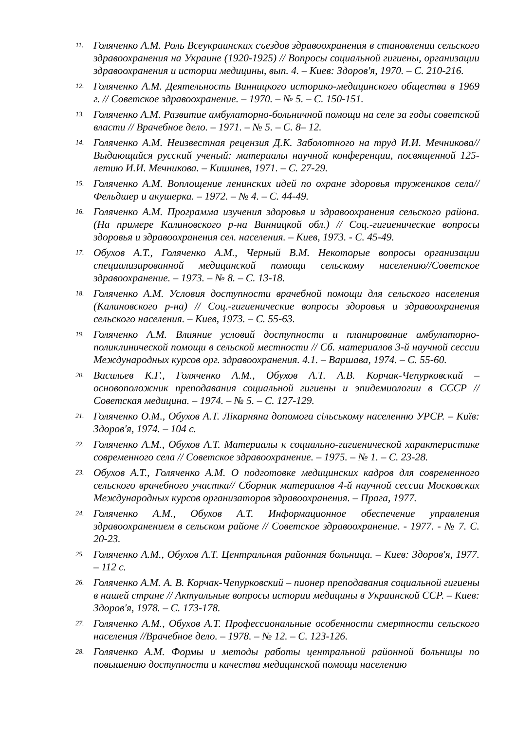11. Голяченко А.М. Роль Всеукраинских съездов здравоохранения в становлении сельского здравоохранения на Украине (1920-1925) // Вопросы социальной гигиены, организации здравоохранения и истории медицины, вып. 4. – Киев: Здоров'я, 1970. – С. 210-216.
12. Голяченко А.М. Деятельность Винницкого историко-медицинского общества в 1969 г. // Советское здравоохранение. – 1970. – № 5. – С. 150-151.
13. Голяченко А.М. Развитие амбулаторно-больничной помощи на селе за годы советской власти // Врачебное дело. – 1971. – № 5. – С. 8– 12.
14. Голяченко А.М. Неизвестная рецензия Д.К. Заболотного на труд И.И. Мечникова// Выдающийся русский ученый: материалы научной конференции, посвященной 125-летию И.И. Мечникова. – Кишинев, 1971. – С. 27-29.
15. Голяченко А.М. Воплощение ленинских идей по охране здоровья тружеников села// Фельдшер и акушерка. – 1972. – № 4. – С. 44-49.
16. Голяченко А.М. Программа изучения здоровья и здравоохранения сельского района. (На примере Калиновского р-на Винницкой обл.) // Соц.-гигиенические вопросы здоровья и здравоохранения сел. населения. – Киев, 1973. - С. 45-49.
17. Обухов А.Т., Голяченко А.М., Черный В.М. Некоторые вопросы организации специализированной медицинской помощи сельскому населению//Советское здравоохранение. – 1973. – № 8. – С. 13-18.
18. Голяченко А.М. Условия доступности врачебной помощи для сельского населения (Калиновского р-на) // Соц.-гигиенические вопросы здоровья и здравоохранения сельского населения. – Киев, 1973. – С. 55-63.
19. Голяченко А.М. Влияние условий доступности и планирование амбулаторно-поликлинической помощи в сельской местности // Сб. материалов 3-й научной сессии Международных курсов орг. здравоохранения. 4.1. – Варшава, 1974. – С. 55-60.
20. Васильев К.Г., Голяченко А.М., Обухов А.Т. А.В. Корчак-Чепурковский – основоположник преподавания социальной гигиены и эпидемиологии в СССР //Советская медицина. – 1974. – № 5. – С. 127-129.
21. Голяченко О.М., Обухов А.Т. Лікарняна допомога сільському населенню УРСР. – Київ: Здоров'я, 1974. – 104 с.
22. Голяченко А.М., Обухов А.Т. Материалы к социально-гигиенической характеристике современного села // Советское здравоохранение. – 1975. – № 1. – С. 23-28.
23. Обухов А.Т., Голяченко А.М. О подготовке медицинских кадров для современного сельского врачебного участка// Сборник материалов 4-й научной сессии Московских Международных курсов организаторов здравоохранения. – Прага, 1977.
24. Голяченко А.М., Обухов А.Т. Информационное обеспечение управления здравоохранением в сельском районе // Советское здравоохранение. - 1977. - № 7. С. 20-23.
25. Голяченко А.М., Обухов А.Т. Центральная районная больница. – Киев: Здоров'я, 1977. – 112 с.
26. Голяченко А.М. А. В. Корчак-Чепурковский – пионер преподавания социальной гигиены в нашей стране // Актуальные вопросы истории медицины в Украинской ССР. – Киев: Здоров'я, 1978. – С. 173-178.
27. Голяченко А.М., Обухов А.Т. Профессиональные особенности смертности сельского населения //Врачебное дело. – 1978. – № 12. – С. 123-126.
28. Голяченко А.М. Формы и методы работы центральной районной больницы по повышению доступности и качества медицинской помощи населению